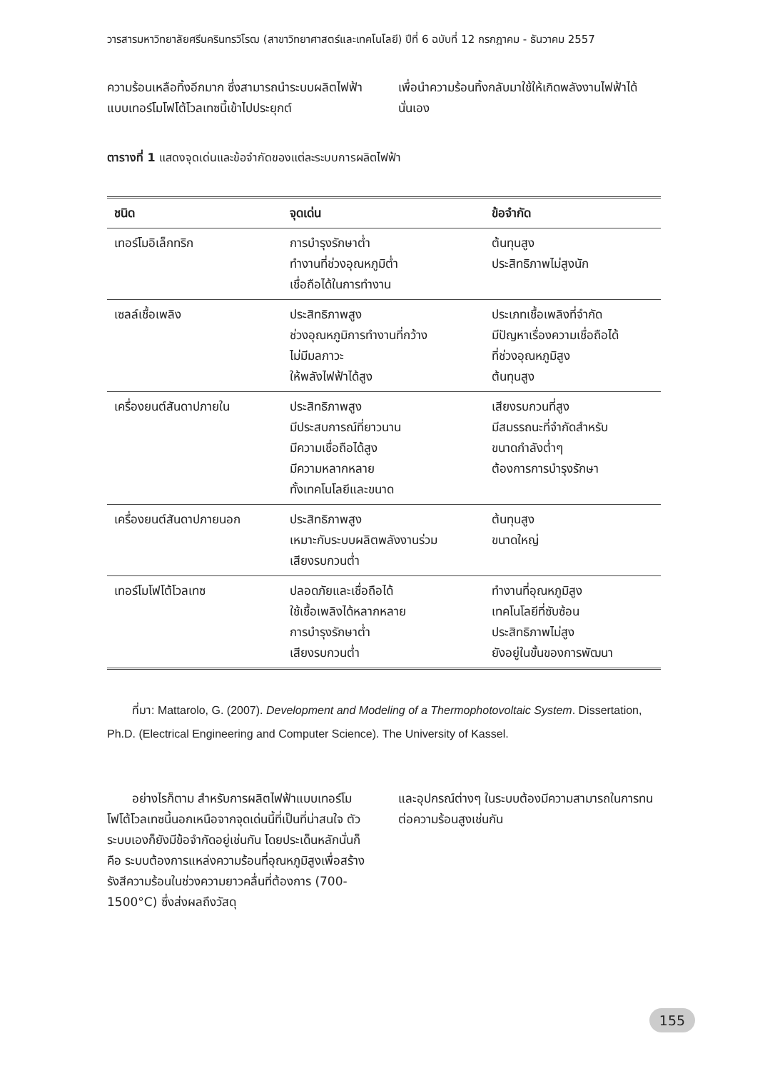วารสารมหาวิทยาลัยศรีนครินทรวิโรฒ (สาขาวิทยาศาสตร์และเทคโนโลยี) ปีที่ 6 ฉบับที่ 12 กรกฎาคม - ธันวาคม 2557
ความร้อนเหลือทิ้งอีกมาก ซึ่งสามารถนำระบบผลิตไฟฟ้าแบบเทอร์โมโฟโต้โวลเทซนี้เข้าไปประยุกต์
เพื่อนำความร้อนทิ้งกลับมาใช้ให้เกิดพลังงานไฟฟ้าได้นั่นเอง
ตารางที่ 1 แสดงจุดเด่นและข้อจำกัดของแต่ละระบบการผลิตไฟฟ้า
| ชนิด | จุดเด่น | ข้อจำกัด |
| --- | --- | --- |
| เทอร์โมอิเล็กทริก | การบำรุงรักษาต่ำ ทำงานที่ช่วงอุณหภูมิต่ำ เชื่อถือได้ในการทำงาน | ต้นทุนสูง ประสิทธิภาพไม่สูงนัก |
| เซลล์เชื้อเพลิง | ประสิทธิภาพสูง ช่วงอุณหภูมิการทำงานที่กว้าง ไม่มีมลภาวะ ให้พลังไฟฟ้าได้สูง | ประเภทเชื้อเพลิงที่จำกัด มีปัญหาเรื่องความเชื่อถือได้ ที่ช่วงอุณหภูมิสูง ต้นทุนสูง |
| เครื่องยนต์สันดาปภายใน | ประสิทธิภาพสูง มีประสบการณ์ที่ยาวนาน มีความเชื่อถือได้สูง มีความหลากหลาย ทั้งเทคโนโลยีและขนาด | เสียงรบกวนที่สูง มีสมรรถนะที่จำกัดสำหรับ ขนาดกำลังต่ำๆ ต้องการการบำรุงรักษา |
| เครื่องยนต์สันดาปภายนอก | ประสิทธิภาพสูง เหมาะกับระบบผลิตพลังงานร่วม เสียงรบกวนต่ำ | ต้นทุนสูง ขนาดใหญ่ |
| เทอร์โมโฟโต้โวลเทซ | ปลอดภัยและเชื่อถือได้ ใช้เชื้อเพลิงได้หลากหลาย การบำรุงรักษาต่ำ เสียงรบกวนต่ำ | ทำงานที่อุณหภูมิสูง เทคโนโลยีที่ซับซ้อน ประสิทธิภาพไม่สูง ยังอยู่ในขั้นของการพัฒนา |
ที่มา: Mattarolo, G. (2007). Development and Modeling of a Thermophotovoltaic System. Dissertation, Ph.D. (Electrical Engineering and Computer Science). The University of Kassel.
อย่างไรก็ตาม สำหรับการผลิตไฟฟ้าแบบเทอร์โมโฟโต้โวลเทซนี้นอกเหนือจากจุดเด่นนี้ที่เป็นที่น่าสนใจ ตัวระบบเองก็ยังมีข้อจำกัดอยู่เช่นกัน โดยประเด็นหลักนั่นก็คือ ระบบต้องการแหล่งความร้อนที่อุณหภูมิสูงเพื่อสร้างรังสีความร้อนในช่วงความยาวคลื่นที่ต้องการ (700-1500°C) ซึ่งส่งผลถึงวัสดุ
และอุปกรณ์ต่างๆ ในระบบต้องมีความสามารถในการทนต่อความร้อนสูงเช่นกัน
155